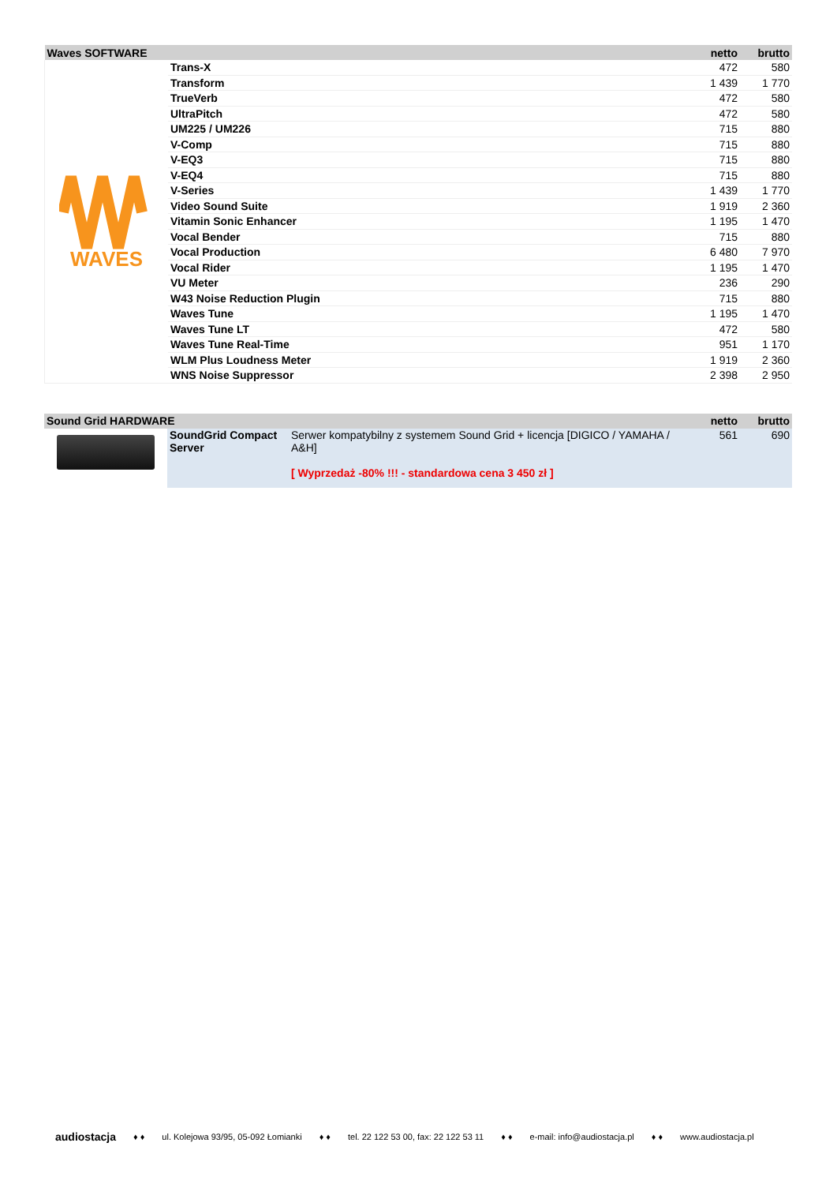| Waves SOFTWARE | | netto | brutto |
| --- | --- | --- | --- |
| WAVES | Trans-X | 472 | 580 |
| | Transform | 1 439 | 1 770 |
| | TrueVerb | 472 | 580 |
| | UltraPitch | 472 | 580 |
| | UM225 / UM226 | 715 | 880 |
| | V-Comp | 715 | 880 |
| | V-EQ3 | 715 | 880 |
| | V-EQ4 | 715 | 880 |
| | V-Series | 1 439 | 1 770 |
| | Video Sound Suite | 1 919 | 2 360 |
| | Vitamin Sonic Enhancer | 1 195 | 1 470 |
| | Vocal Bender | 715 | 880 |
| | Vocal Production | 6 480 | 7 970 |
| | Vocal Rider | 1 195 | 1 470 |
| | VU Meter | 236 | 290 |
| | W43 Noise Reduction Plugin | 715 | 880 |
| | Waves Tune | 1 195 | 1 470 |
| | Waves Tune LT | 472 | 580 |
| | Waves Tune Real-Time | 951 | 1 170 |
| | WLM Plus Loudness Meter | 1 919 | 2 360 |
| | WNS Noise Suppressor | 2 398 | 2 950 |
| Sound Grid HARDWARE | | | netto | brutto |
| --- | --- | --- | --- | --- |
| | SoundGrid Compact Server | Serwer kompatybilny z systemem Sound Grid + licencja [DIGICO / YAMAHA / A&H] [ Wyprzedaż -80% !!! - standardowa cena 3 450 zł ] | 561 | 690 |
audiostacja ♦ ♦ ul. Kolejowa 93/95, 05-092 Łomianki ♦ ♦ tel. 22 122 53 00, fax: 22 122 53 11 ♦ ♦ e-mail: info@audiostacja.pl ♦ ♦ www.audiostacja.pl